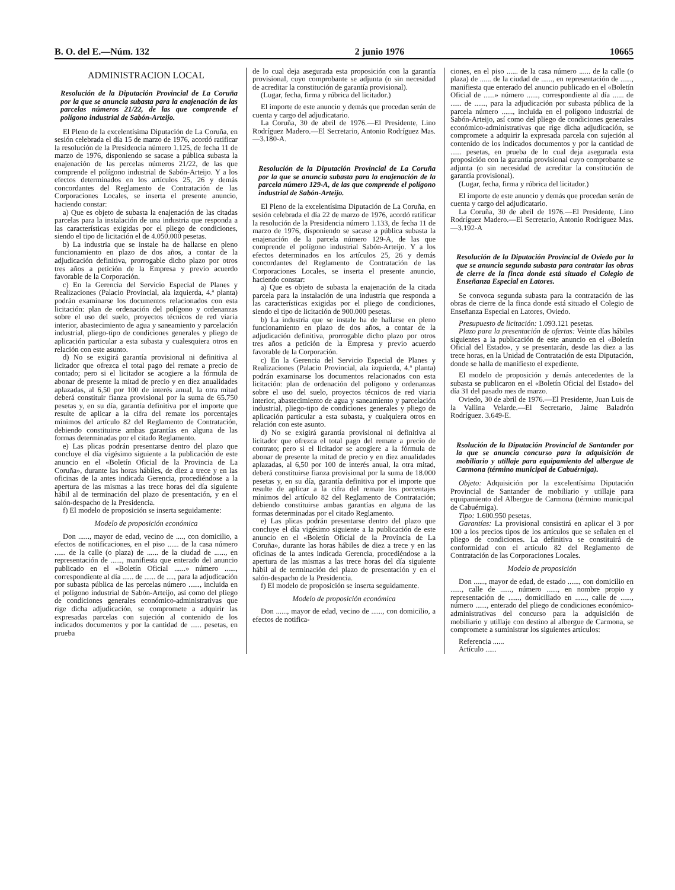B. O. del E.—Núm. 132 2 junio 1976 10665
ADMINISTRACION LOCAL
Resolución de la Diputación Provincial de La Coruña por la que se anuncia subasta para la enajenación de las parcelas números 21/22, de las que comprende el polígono industrial de Sabón-Arteijo.
El Pleno de la excelentísima Diputación de La Coruña, en sesión celebrada el día 15 de marzo de 1976, acordó ratificar la resolución de la Presidencia número 1.125, de fecha 11 de marzo de 1976, disponiendo se sacase a pública subasta la enajenación de las percelas números 21/22, de las que comprende el polígono industrial de Sabón-Arteijo. Y a los efectos determinados en los artículos 25, 26 y demás concordantes del Reglamento de Contratación de las Corporaciones Locales, se inserta el presente anuncio, haciendo constar:
a) Que es objeto de subasta la enajenación de las citadas parcelas para la instalación de una industria que responda a las características exigidas por el pliego de condiciones, siendo el tipo de licitación el de 4.050.000 pesetas.
b) La industria que se instale ha de hallarse en pleno funcionamiento en plazo de dos años, a contar de la adjudicación definitiva, prorrogable dicho plazo por otros tres años a petición de la Empresa y previo acuerdo favorable de la Corporación.
c) En la Gerencia del Servicio Especial de Planes y Realizaciones (Palacio Provincial, ala izquierda, 4.ª planta) podrán examinarse los documentos relacionados con esta licitación: plan de ordenación del polígono y ordenanzas sobre el uso del suelo, proyectos técnicos de red viaria interior, abastecimiento de agua y saneamiento y parcelación industrial, pliego-tipo de condiciones generales y pliego de aplicación particular a esta subasta y cualesquiera otros en relación con este asunto.
d) No se exigirá garantía provisional ni definitiva al licitador que ofrezca el total pago del remate a precio de contado; pero si el licitador se acogiere a la fórmula de abonar de presente la mitad de precio y en diez anualidades aplazadas, al 6,50 por 100 de interés anual, la otra mitad deberá constituir fianza provisional por la suma de 65.750 pesetas y, en su día, garantía definitiva por el importe que resulte de aplicar a la cifra del remate los porcentajes mínimos del artículo 82 del Reglamento de Contratación, debiendo constituirse ambas garantías en alguna de las formas determinadas por el citado Reglamento.
e) Las plicas podrán presentarse dentro del plazo que concluye el día vigésimo siguiente a la publicación de este anuncio en el «Boletín Oficial de la Provincia de La Coruña», durante las horas hábiles, de diez a trece y en las oficinas de la antes indicada Gerencia, procediéndose a la apertura de las mismas a las trece horas del día siguiente hábil al de terminación del plazo de presentación, y en el salón-despacho de la Presidencia.
f) El modelo de proposición se inserta seguidamente:
Modelo de proposición económica
Don ......, mayor de edad, vecino de ...., con domicilio, a efectos de notificaciones, en el piso ...... de la casa número ...... de la calle (o plaza) de ...... de la ciudad de ......, en representación de ......, manifiesta que enterado del anuncio publicado en el «Boletín Oficial ......» número ......, correspondiente al día ...... de ...... de ...., para la adjudicación por subasta pública de las percelas número ......, incluida en el polígono industrial de Sabón-Arteijo, así como del pliego de condiciones generales económico-administrativas que rige dicha adjudicación, se compromete a adquirir las expresadas parcelas con sujeción al contenido de los indicados documentos y por la cantidad de ...... pesetas, en prueba
de lo cual deja asegurada esta proposición con la garantía provisional, cuyo comprobante se adjunta (o sin necesidad de acreditar la constitución de garantía provisional).
(Lugar, fecha, firma y rúbrica del licitador.)
El importe de este anuncio y demás que procedan serán de cuenta y cargo del adjudicatario.
La Coruña, 30 de abril de 1976.—El Presidente, Lino Rodríguez Madero.—El Secretario, Antonio Rodríguez Mas.—3.180-A.
Resolución de la Diputación Provincial de La Coruña por la que se anuncia subasta para la enajenación de la parcela número 129-A, de las que comprende el polígono industrial de Sabón-Arteijo.
El Pleno de la excelentísima Diputación de La Coruña, en sesión celebrada el día 22 de marzo de 1976, acordó ratificar la resolución de la Presidencia número 1.133, de fecha 11 de marzo de 1976, disponiendo se sacase a pública subasta la enajenación de la parcela número 129-A, de las que comprende el polígono industrial Sabón-Arteijo. Y a los efectos determinados en los artículos 25, 26 y demás concordantes del Reglamento de Contratación de las Corporaciones Locales, se inserta el presente anuncio, haciendo constar:
a) Que es objeto de subasta la enajenación de la citada parcela para la instalación de una industria que responda a las características exigidas por el pliego de condiciones, siendo el tipo de licitación de 900.000 pesetas.
b) La industria que se instale ha de hallarse en pleno funcionamiento en plazo de dos años, a contar de la adjudicación definitiva, prorrogable dicho plazo por otros tres años a petición de la Empresa y previo acuerdo favorable de la Corporación.
c) En la Gerencia del Servicio Especial de Planes y Realizaciones (Palacio Provincial, ala izquierda, 4.ª planta) podrán examinarse los documentos relacionados con esta licitación: plan de ordenación del polígono y ordenanzas sobre el uso del suelo, proyectos técnicos de red viaria interior, abastecimiento de agua y saneamiento y parcelación industrial, pliego-tipo de condiciones generales y pliego de aplicación particular a esta subasta, y cualquiera otros en relación con este asunto.
d) No se exigirá garantía provisional ni definitiva al licitador que ofrezca el total pago del remate a precio de contrato; pero si el licitador se acogiere a la fórmula de abonar de presente la mitad de precio y en diez anualidades aplazadas, al 6,50 por 100 de interés anual, la otra mitad, deberá constituirse fianza provisional por la suma de 18.000 pesetas y, en su día, garantía definitiva por el importe que resulte de aplicar a la cifra del remate los porcentajes mínimos del artículo 82 del Reglamento de Contratación; debiendo constituirse ambas garantías en alguna de las formas determinadas por el citado Reglamento.
e) Las plicas podrán presentarse dentro del plazo que concluye el día vigésimo siguiente a la publicación de este anuncio en el «Boletín Oficial de la Provincia de La Coruña», durante las horas hábiles de diez a trece y en las oficinas de la antes indicada Gerencia, procediéndose a la apertura de las mismas a las trece horas del día siguiente hábil al de terminación del plazo de presentación y en el salón-despacho de la Presidencia.
f) El modelo de proposición se inserta seguidamente.
Modelo de proposición económica
Don ......, mayor de edad, vecino de ......, con domicilio, a efectos de notifica-
ciones, en el piso ...... de la casa número ...... de la calle (o plaza) de ...... de la ciudad de ......, en representación de ......, manifiesta que enterado del anuncio publicado en el «Boletín Oficial de ......» número ......, correspondiente al día ...... de ...... de ......, para la adjudicación por subasta pública de la parcela número ......, incluida en el polígono industrial de Sabón-Arteijo, así como del pliego de condiciones generales económico-administrativas que rige dicha adjudicación, se compromete a adquirir la expresada parcela con sujeción al contenido de los indicados documentos y por la cantidad de ...... pesetas, en prueba de lo cual deja asegurada esta proposición con la garantía provisional cuyo comprobante se adjunta (o sin necesidad de acreditar la constitución de garantía provisional).
(Lugar, fecha, firma y rúbrica del licitador.)
El importe de este anuncio y demás que procedan serán de cuenta y cargo del adjudicatario.
La Coruña, 30 de abril de 1976.—El Presidente, Lino Rodríguez Madero.—El Secretario, Antonio Rodríguez Mas.—3.192-A
Resolución de la Diputación Provincial de Oviedo por la que se anuncia segunda subasta para contratar las obras de cierre de la finca donde está situado el Colegio de Enseñanza Especial en Latores.
Se convoca segunda subasta para la contratación de las obras de cierre de la finca donde está situado el Colegio de Enseñanza Especial en Latores, Oviedo.
Presupuesto de licitación: 1.093.121 pesetas.
Plazo para la presentación de ofertas: Veinte días hábiles siguientes a la publicación de este anuncio en el «Boletín Oficial del Estado», y se presentarán, desde las diez a las trece horas, en la Unidad de Contratación de esta Diputación, donde se halla de manifiesto el expediente.
El modelo de proposición y demás antecedentes de la subasta se publicaron en el «Boletín Oficial del Estado» del día 31 del pasado mes de marzo.
Oviedo, 30 de abril de 1976.—El Presidente, Juan Luis de la Vallina Velarde.—El Secretario, Jaime Baladrón Rodríguez. 3.649-E.
Rsolución de la Diputación Provincial de Santander por la que se anuncia concurso para la adquisición de mobiliario y utillaje para equipamiento del albergue de Carmona (término municipal de Cabuérniga).
Objeto: Adquisición por la excelentísima Diputación Provincial de Santander de mobiliario y utillaje para equipamiento del Albergue de Carmona (término municipal de Cabuérniga).
Tipo: 1.600.950 pesetas.
Garantías: La provisional consistirá en aplicar el 3 por 100 a los precios tipos de los artículos que se señalen en el pliego de condiciones. La definitiva se constituirá de conformidad con el artículo 82 del Reglamento de Contratación de las Corporaciones Locales.
Modelo de proposición
Don ......, mayor de edad, de estado ......, con domicilio en ......, calle de ......, número ......, en nombre propio y representación de ......, domiciliado en ......, calle de ......, número ......, enterado del pliego de condiciones económico-administrativas del concurso para la adquisición de mobiliario y utillaje con destino al albergue de Carmona, se compromete a suministrar los siguientes artículos:
Referencia ......
Artículo ......